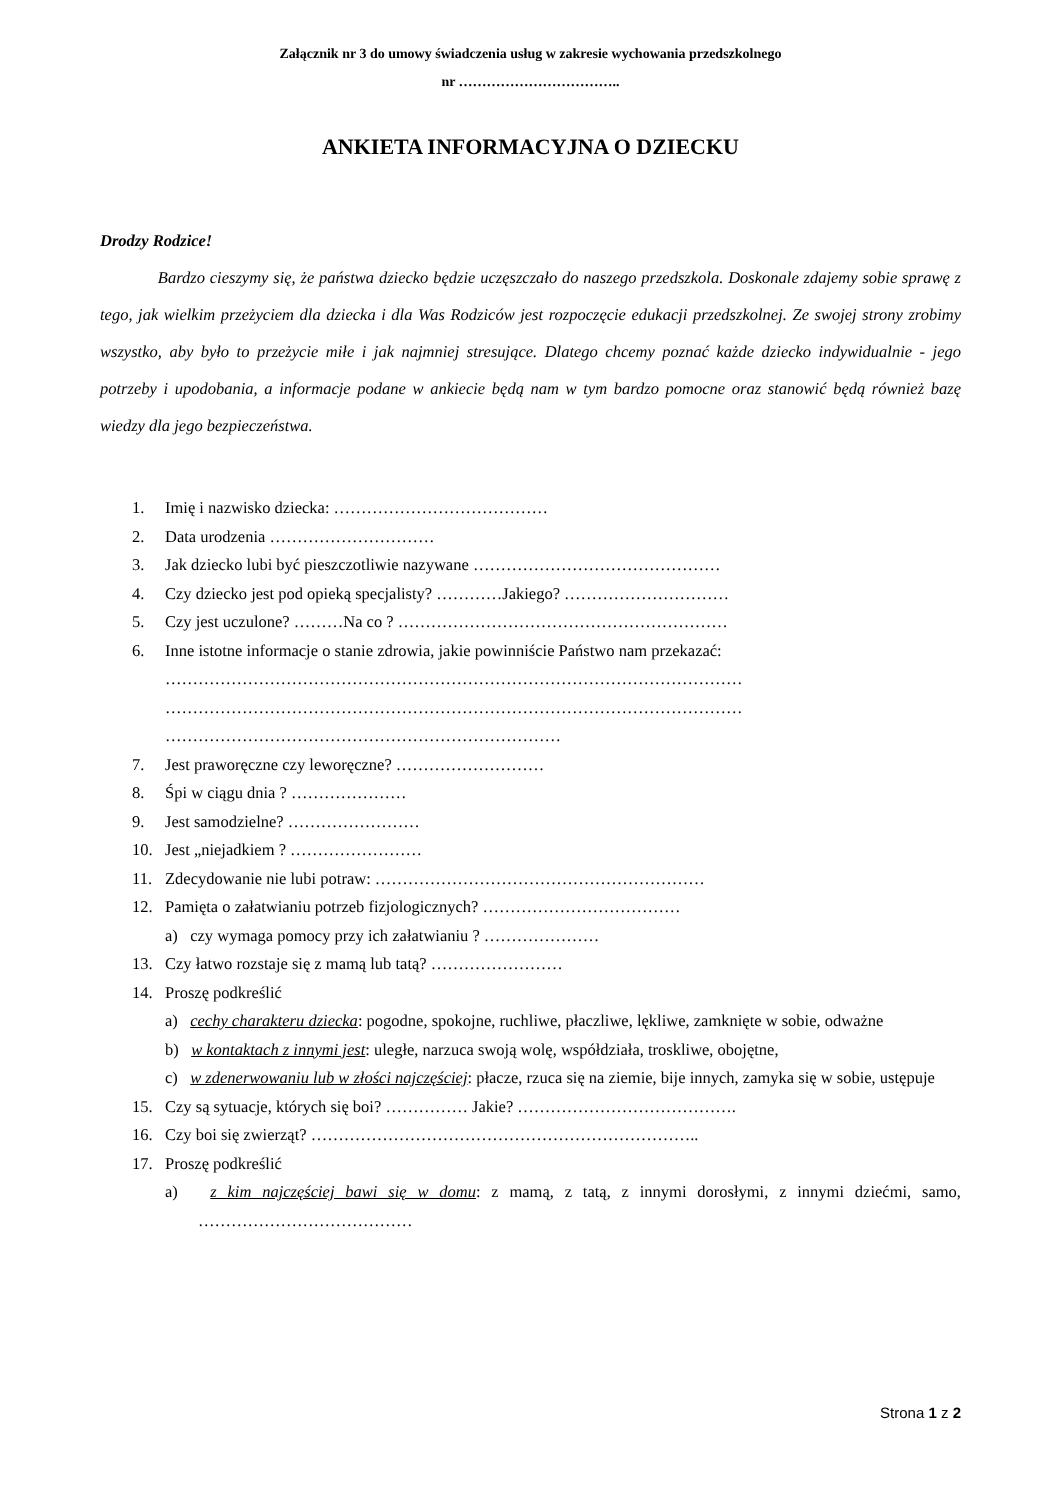Załącznik nr 3 do umowy świadczenia usług w zakresie wychowania przedszkolnego
nr ……………………………..
ANKIETA INFORMACYJNA O DZIECKU
Drodzy Rodzice!
Bardzo cieszymy się, że państwa dziecko będzie uczęszczało do naszego przedszkola. Doskonale zdajemy sobie sprawę z tego, jak wielkim przeżyciem dla dziecka i dla Was Rodziców jest rozpoczęcie edukacji przedszkolnej. Ze swojej strony zrobimy wszystko, aby było to przeżycie miłe i jak najmniej stresujące. Dlatego chcemy poznać każde dziecko indywidualnie - jego potrzeby i upodobania, a informacje podane w ankiecie będą nam w tym bardzo pomocne oraz stanowić będą również bazę wiedzy dla jego bezpieczeństwa.
1. Imię i nazwisko dziecka: …………………………………
2. Data urodzenia …………………………
3. Jak dziecko lubi być pieszczotliwie nazywane ………………………………………
4. Czy dziecko jest pod opieką specjalisty? …………Jakiego? …………………………
5. Czy jest uczulone? ………Na co ? ……………………………………………………
6. Inne istotne informacje o stanie zdrowia, jakie powinniście Państwo nam przekazać:
……………………………………………………………………………………………
……………………………………………………………………………………………
………………………………………………………………
7. Jest praworęczne czy leworęczne? ………………………
8. Śpi w ciągu dnia ? …………………
9. Jest samodzielne? ……………………
10. Jest „niejadkiem ? ……………………
11. Zdecydowanie nie lubi potraw: ……………………………………………………
12. Pamięta o załatwianiu potrzeb fizjologicznych? ………………………………
a) czy wymaga pomocy przy ich załatwianiu ? …………………
13. Czy łatwo rozstaje się z mamą lub tatą? ……………………
14. Proszę podkreślić
a) cechy charakteru dziecka: pogodne, spokojne, ruchliwe, płaczliwe, lękliwe, zamknięte w sobie, odważne
b) w kontaktach z innymi jest: uległe, narzuca swoją wolę, współdziała, troskliwe, obojętne,
c) w zdenerwowaniu lub w złości najczęściej: płacze, rzuca się na ziemie, bije innych, zamyka się w sobie, ustępuje
15. Czy są sytuacje, których się boi? …………… Jakie? ………………………………….
16. Czy boi się zwierząt? ……………………………………………………………..
17. Proszę podkreślić
a) z kim najczęściej bawi się w domu: z mamą, z tatą, z innymi dorosłymi, z innymi dziećmi, samo, …………………………………
Strona 1 z 2